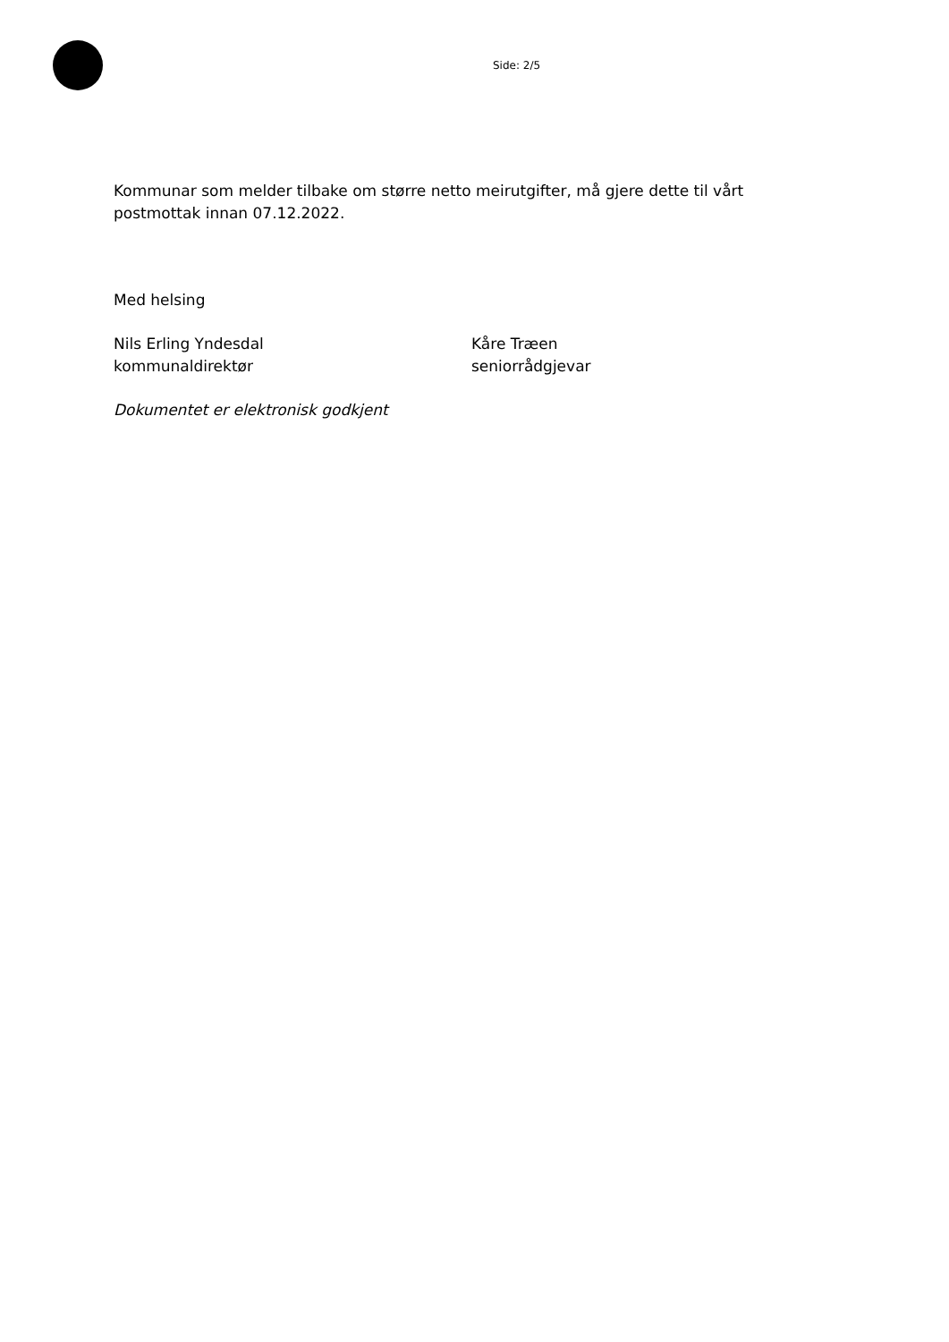Side: 2/5
Kommunar som melder tilbake om større netto meirutgifter, må gjere dette til vårt postmottak innan 07.12.2022.
Med helsing
Nils Erling Yndesdal
kommunaldirektør
Kåre Træen
seniorrådgjevar
Dokumentet er elektronisk godkjent